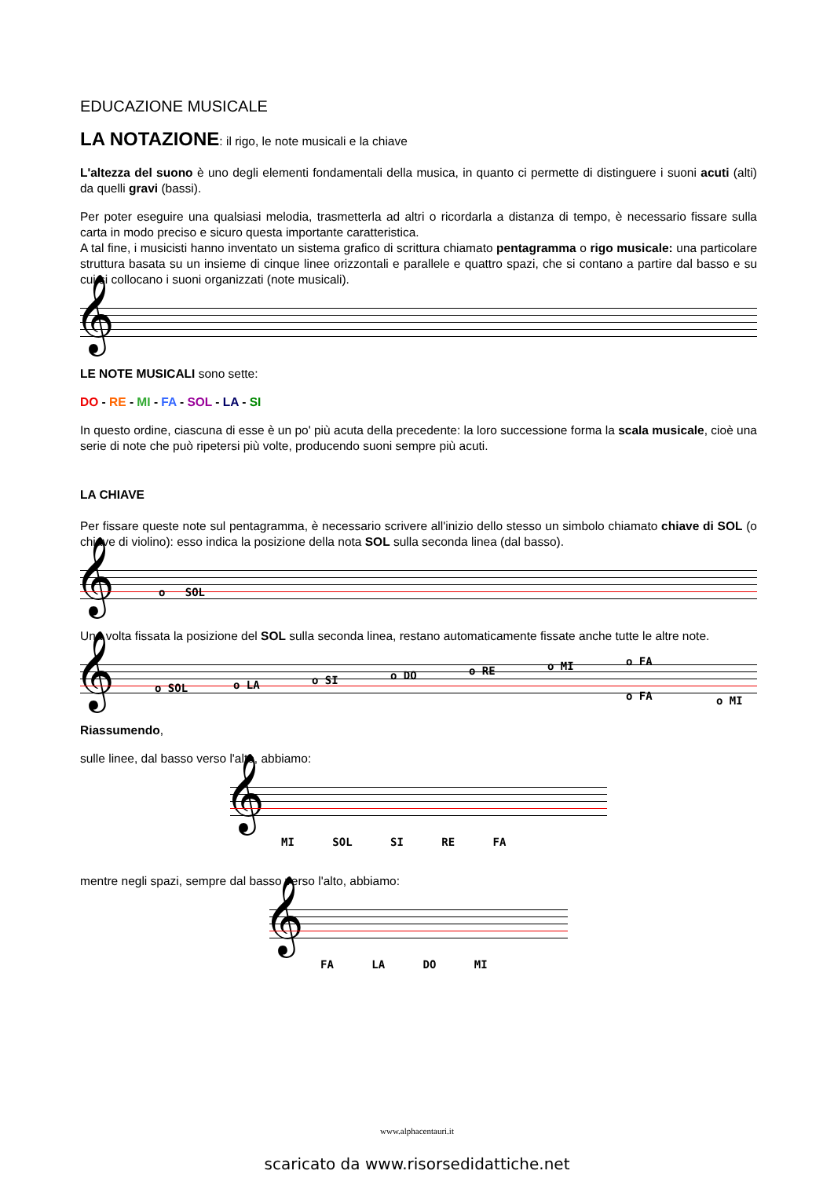EDUCAZIONE MUSICALE
LA NOTAZIONE: il rigo, le note musicali e la chiave
L'altezza del suono è uno degli elementi fondamentali della musica, in quanto ci permette di distinguere i suoni acuti (alti) da quelli gravi (bassi).
Per poter eseguire una qualsiasi melodia, trasmetterla ad altri o ricordarla a distanza di tempo, è necessario fissare sulla carta in modo preciso e sicuro questa importante caratteristica.
A tal fine, i musicisti hanno inventato un sistema grafico di scrittura chiamato pentagramma o rigo musicale: una particolare struttura basata su un insieme di cinque linee orizzontali e parallele e quattro spazi, che si contano a partire dal basso e su cui si collocano i suoni organizzati (note musicali).
𝄞
LE NOTE MUSICALI sono sette:
DO - RE - MI - FA - SOL - LA - SI
In questo ordine, ciascuna di esse è un po' più acuta della precedente: la loro successione forma la scala musicale, cioè una serie di note che può ripetersi più volte, producendo suoni sempre più acuti.
LA CHIAVE
Per fissare queste note sul pentagramma, è necessario scrivere all'inizio dello stesso un simbolo chiamato chiave di SOL (o chiave di violino): esso indica la posizione della nota SOL sulla seconda linea (dal basso).
𝄞 o SOL
Una volta fissata la posizione del SOL sulla seconda linea, restano automaticamente fissate anche tutte le altre note.
𝄞 o SOL o LA o SI o DO o RE o MI o FA
o FA o MI
Riassumendo,
sulle linee, dal basso verso l'alto, abbiamo:
𝄞
MI SOL SI RE FA
mentre negli spazi, sempre dal basso verso l'alto, abbiamo:
𝄞
FA LA DO MI
www.alphacentauri.it
scaricato da www.risorsedidattiche.net